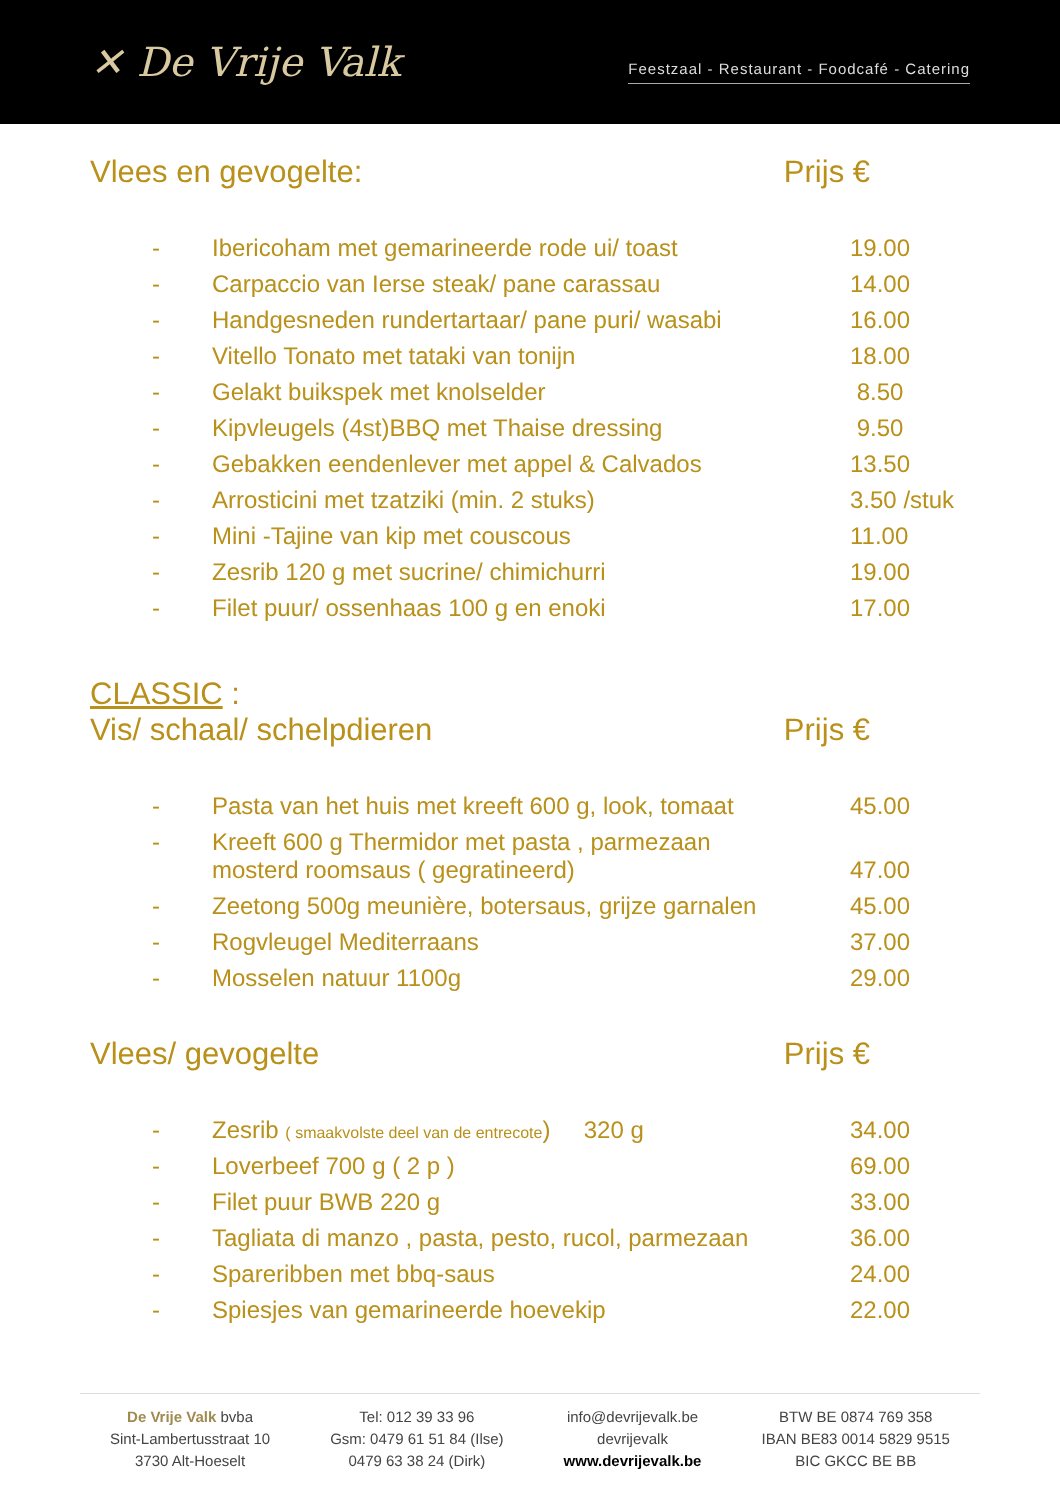✕ De Vrije Valk
Feestzaal - Restaurant - Foodcafé - Catering
Vlees en gevogelte: Prijs €
| - | Ibericoham met gemarineerde rode ui/ toast | 19.00 |
| - | Carpaccio van Ierse steak/ pane carassau | 14.00 |
| - | Handgesneden rundertartaar/ pane puri/ wasabi | 16.00 |
| - | Vitello Tonato met tataki van tonijn | 18.00 |
| - | Gelakt buikspek met knolselder | 8.50 |
| - | Kipvleugels (4st)BBQ met Thaise dressing | 9.50 |
| - | Gebakken eendenlever met appel & Calvados | 13.50 |
| - | Arrosticini met tzatziki (min. 2 stuks) | 3.50 /stuk |
| - | Mini -Tajine van kip met couscous | 11.00 |
| - | Zesrib 120 g met sucrine/ chimichurri | 19.00 |
| - | Filet puur/ ossenhaas 100 g en enoki | 17.00 |
CLASSIC :
Vis/ schaal/ schelpdieren Prijs €
| - | Pasta van het huis met kreeft 600 g, look, tomaat | 45.00 |
| - | Kreeft 600 g Thermidor met pasta , parmezaan mosterd roomsaus ( gegratineerd) | 47.00 |
| - | Zeetong 500g meunière, botersaus, grijze garnalen | 45.00 |
| - | Rogvleugel Mediterraans | 37.00 |
| - | Mosselen natuur 1100g | 29.00 |
Vlees/ gevogelte Prijs €
| - | Zesrib ( smaakvolste deel van de entrecote ) 320 g | 34.00 |
| - | Loverbeef 700 g ( 2 p ) | 69.00 |
| - | Filet puur BWB 220 g | 33.00 |
| - | Tagliata di manzo , pasta, pesto, rucol, parmezaan | 36.00 |
| - | Spareribben met bbq-saus | 24.00 |
| - | Spiesjes van gemarineerde hoevekip | 22.00 |
De Vrije Valk bvba
Sint-Lambertusstraat 10
3730 Alt-Hoeselt
Tel: 012 39 33 96
Gsm: 0479 61 51 84 (Ilse)
0479 63 38 24 (Dirk)
info@devrijevalk.be
devrijevalk
www.devrijevalk.be
BTW BE 0874 769 358
IBAN BE83 0014 5829 9515
BIC GKCC BE BB